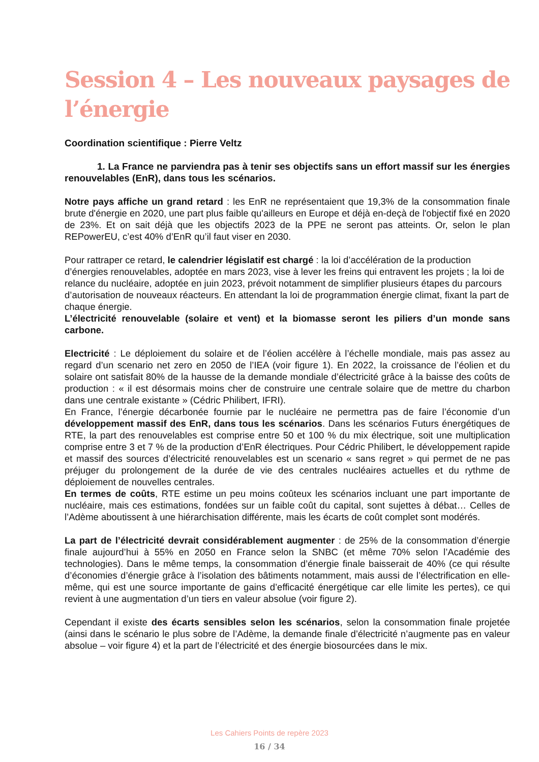Session 4 – Les nouveaux paysages de l’énergie
Coordination scientifique : Pierre Veltz
1. La France ne parviendra pas à tenir ses objectifs sans un effort massif sur les énergies renouvelables (EnR), dans tous les scénarios.
Notre pays affiche un grand retard : les EnR ne représentaient que 19,3% de la consommation finale brute d'énergie en 2020, une part plus faible qu'ailleurs en Europe et déjà en-deçà de l'objectif fixé en 2020 de 23%. Et on sait déjà que les objectifs 2023 de la PPE ne seront pas atteints. Or, selon le plan REPowerEU, c’est 40% d’EnR qu’il faut viser en 2030.
Pour rattraper ce retard, le calendrier législatif est chargé : la loi d’accélération de la production d’énergies renouvelables, adoptée en mars 2023, vise à lever les freins qui entravent les projets ; la loi de relance du nucléaire, adoptée en juin 2023, prévoit notamment de simplifier plusieurs étapes du parcours d’autorisation de nouveaux réacteurs. En attendant la loi de programmation énergie climat, fixant la part de chaque énergie.
L’électricité renouvelable (solaire et vent) et la biomasse seront les piliers d’un monde sans carbone.
Electricité : Le déploiement du solaire et de l’éolien accélère à l’échelle mondiale, mais pas assez au regard d’un scenario net zero en 2050 de l’IEA (voir figure 1). En 2022, la croissance de l’éolien et du solaire ont satisfait 80% de la hausse de la demande mondiale d’électricité grâce à la baisse des coûts de production : « il est désormais moins cher de construire une centrale solaire que de mettre du charbon dans une centrale existante » (Cédric Philibert, IFRI).
En France, l’énergie décarbonée fournie par le nucléaire ne permettra pas de faire l’économie d’un développement massif des EnR, dans tous les scénarios. Dans les scénarios Futurs énergétiques de RTE, la part des renouvelables est comprise entre 50 et 100 % du mix électrique, soit une multiplication comprise entre 3 et 7 % de la production d’EnR électriques. Pour Cédric Philibert, le développement rapide et massif des sources d’électricité renouvelables est un scenario « sans regret » qui permet de ne pas préjuger du prolongement de la durée de vie des centrales nucléaires actuelles et du rythme de déploiement de nouvelles centrales.
En termes de coûts, RTE estime un peu moins coûteux les scénarios incluant une part importante de nucléaire, mais ces estimations, fondées sur un faible coût du capital, sont sujettes à débat… Celles de l’Adème aboutissent à une hiérarchisation différente, mais les écarts de coût complet sont modérés.
La part de l’électricité devrait considérablement augmenter : de 25% de la consommation d’énergie finale aujourd’hui à 55% en 2050 en France selon la SNBC (et même 70% selon l’Académie des technologies). Dans le même temps, la consommation d’énergie finale baisserait de 40% (ce qui résulte d’économies d’énergie grâce à l’isolation des bâtiments notamment, mais aussi de l’électrification en elle-même, qui est une source importante de gains d’efficacité énergétique car elle limite les pertes), ce qui revient à une augmentation d’un tiers en valeur absolue (voir figure 2).
Cependant il existe des écarts sensibles selon les scénarios, selon la consommation finale projetée (ainsi dans le scénario le plus sobre de l’Adème, la demande finale d’électricité n’augmente pas en valeur absolue – voir figure 4) et la part de l’électricité et des énergie biosourcées dans le mix.
Les Cahiers Points de repère 2023
16 / 34